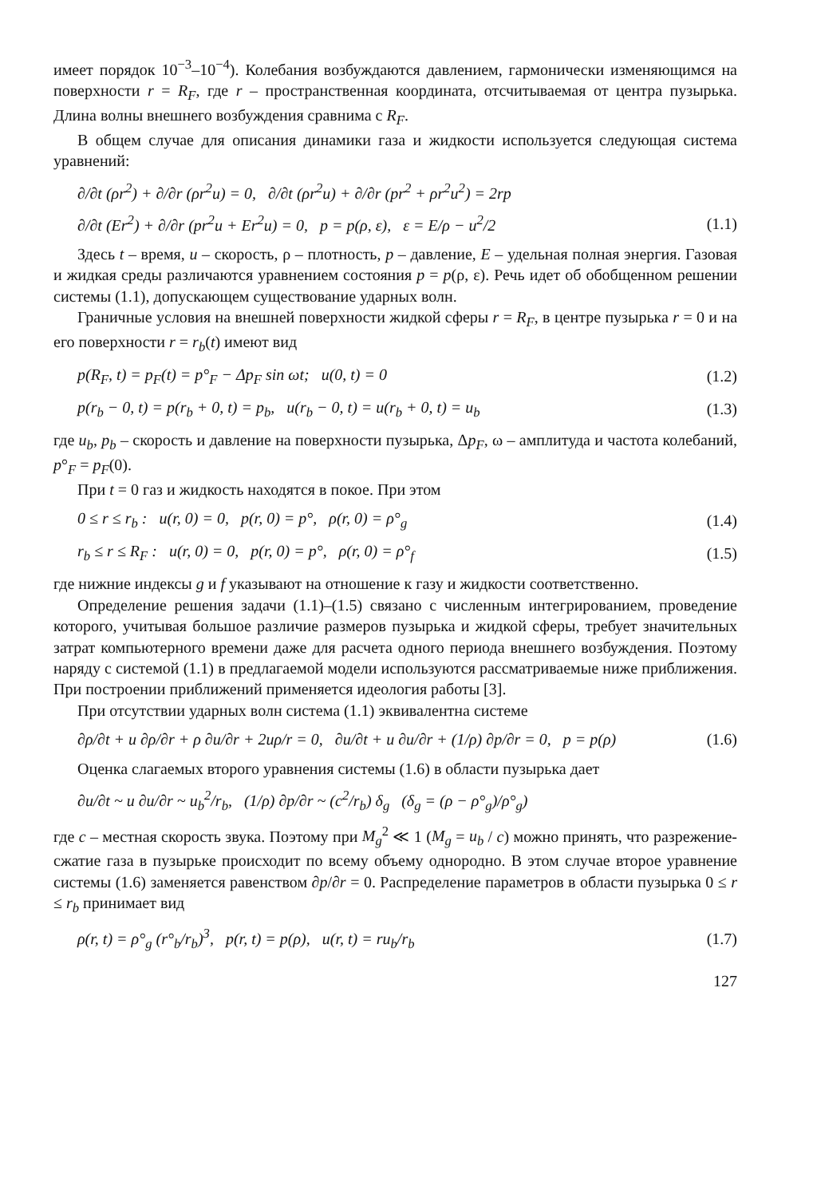имеет порядок 10<sup>−3</sup>–10<sup>−4</sup>). Колебания возбуждаются давлением, гармонически изменяющимся на поверхности r = R<sub>F</sub>, где r – пространственная координата, отсчитываемая от центра пузырька. Длина волны внешнего возбуждения сравнима с R<sub>F</sub>.
В общем случае для описания динамики газа и жидкости используется следующая система уравнений:
∂/∂t (ρr<sup>2</sup>) + ∂/∂r (ρr<sup>2</sup>u) = 0, ∂/∂t (ρr<sup>2</sup>u) + ∂/∂r (pr<sup>2</sup> + ρr<sup>2</sup>u<sup>2</sup>) = 2rp
∂/∂t (Er<sup>2</sup>) + ∂/∂r (pr<sup>2</sup>u + Er<sup>2</sup>u) = 0, p = p(ρ, ε), ε = E/ρ − u<sup>2</sup>/2 (1.1)
Здесь t – время, u – скорость, ρ – плотность, p – давление, E – удельная полная энергия. Газовая и жидкая среды различаются уравнением состояния p = p(ρ, ε). Речь идет об обобщенном решении системы (1.1), допускающем существование ударных волн.
Граничные условия на внешней поверхности жидкой сферы r = R<sub>F</sub>, в центре пузырька r = 0 и на его поверхности r = r<sub>b</sub>(t) имеют вид
p(R<sub>F</sub>, t) = p<sub>F</sub>(t) = p°<sub>F</sub> − Δp<sub>F</sub> sin ωt; u(0, t) = 0 (1.2)
p(r<sub>b</sub> − 0, t) = p(r<sub>b</sub> + 0, t) = p<sub>b</sub>, u(r<sub>b</sub> − 0, t) = u(r<sub>b</sub> + 0, t) = u<sub>b</sub> (1.3)
где u<sub>b</sub>, p<sub>b</sub> – скорость и давление на поверхности пузырька, Δp<sub>F</sub>, ω – амплитуда и частота колебаний, p°<sub>F</sub> = p<sub>F</sub>(0).
При t = 0 газ и жидкость находятся в покое. При этом
0 ≤ r ≤ r<sub>b</sub> : u(r, 0) = 0, p(r, 0) = p°, ρ(r, 0) = ρ°<sub>g</sub> (1.4)
r<sub>b</sub> ≤ r ≤ R<sub>F</sub> : u(r, 0) = 0, p(r, 0) = p°, ρ(r, 0) = ρ°<sub>f</sub> (1.5)
где нижние индексы g и f указывают на отношение к газу и жидкости соответственно.
Определение решения задачи (1.1)–(1.5) связано с численным интегрированием, проведение которого, учитывая большое различие размеров пузырька и жидкой сферы, требует значительных затрат компьютерного времени даже для расчета одного периода внешнего возбуждения. Поэтому наряду с системой (1.1) в предлагаемой модели используются рассматриваемые ниже приближения. При построении приближений применяется идеология работы [3].
При отсутствии ударных волн система (1.1) эквивалентна системе
∂ρ/∂t + u ∂ρ/∂r + ρ ∂u/∂r + 2uρ/r = 0, ∂u/∂t + u ∂u/∂r + (1/ρ) ∂p/∂r = 0, p = p(ρ) (1.6)
Оценка слагаемых второго уравнения системы (1.6) в области пузырька дает
∂u/∂t ~ u ∂u/∂r ~ u<sub>b</sub><sup>2</sup>/r<sub>b</sub>, (1/ρ) ∂p/∂r ~ (c<sup>2</sup>/r<sub>b</sub>) δ<sub>g</sub> (δ<sub>g</sub> = (ρ − ρ°<sub>g</sub>)/ρ°<sub>g</sub>)
где c – местная скорость звука. Поэтому при M<sub>g</sub><sup>2</sup> ≪ 1 (M<sub>g</sub> = u<sub>b</sub> / c) можно принять, что разрежение-сжатие газа в пузырьке происходит по всему объему однородно. В этом случае второе уравнение системы (1.6) заменяется равенством ∂p/∂r = 0. Распределение параметров в области пузырька 0 ≤ r ≤ r<sub>b</sub> принимает вид
ρ(r, t) = ρ°<sub>g</sub> (r°<sub>b</sub>/r<sub>b</sub>)<sup>3</sup>, p(r, t) = p(ρ), u(r, t) = ru<sub>b</sub>/r<sub>b</sub> (1.7)
127